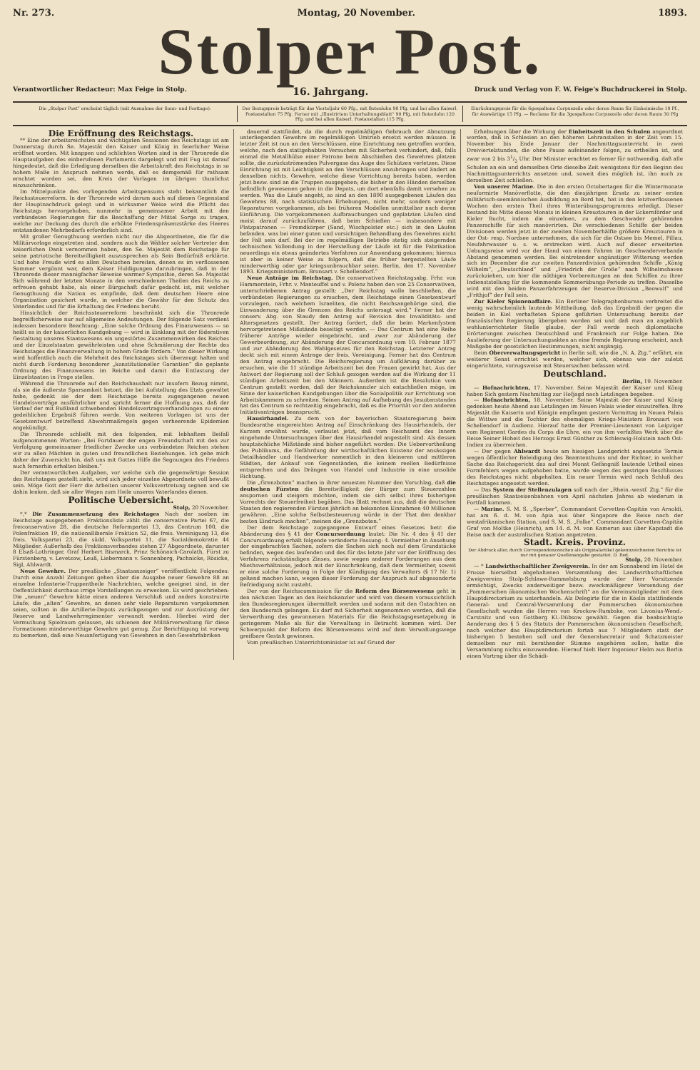Nr. 273. Montag, 20 November. 1893.
Stolper Post.
Verantwortlicher Redacteur: Max Feige in Stolp. 16. Jahrgang. Druck und Verlag von F. W. Feige's Buchdruckerei in Stolp.
Die „Stolper Post“ erscheint täglich (mit Ausnahme der Sonn- und Festtage).
Der Bezugspreis beträgt für das Vierteljahr 60 Pfg., mit Botenlohn 90 Pfg. und bei allen Kaiserl. Postanstalten 75 Pfg. Ferner mit „Illustrirtem Unterhaltungsblatt“ 90 Pfg, mit Botenlohn 120 Pfg. und bei allen Kaiserl. Postanstalten 115 Pfg.
Einrückungspreis für die 6gespaltene Corpuszeile oder deren Raum für Einheimische 10 Pf., für Auswärtige 15 Pfg. — Reclame für die 3gespaltene Corpuszeile oder deren Raum 30 Pfg
Die Eröffnung des Reichstags.
** Eine der arbeitsreichsten und wichtigsten Sessionen des Reichstags ist am Donnerstag durch Se. Majestät den Kaiser und König in feierlicher Weise eröffnet worden. Mit knappen und schlichten Worten sind in der Thronrede die Hauptaufgaben des einberufenen Parlaments dargelegt und mit Fug ist darauf hingedeutet, daß die Erledigung derselben die Arbeitskraft des Reichstags in so hohem Maße in Anspruch nehmen werde, daß es demgemäß für rathsam erachtet worden sei, den Kreis der Vorlagen im übrigen thunlichst einzuschränken.
Im Mittelpunkte des vorliegenden Arbeitspensums steht bekanntlich die Reichssteuerreform. In der Thronrede wird darum auch auf diesen Gegenstand der Hauptnachdruck gelegt und in wirksamer Weise wird die Pflicht des Reichstags hervorgehoben, nunmehr in gemeinsamer Arbeit mit den verbündeten Regierungen für die Beschaffung der Mittel Sorge zu tragen, welche zur Deckung des durch die erhöhte Friedenspräsenzstärke des Heeres entstandenen Mehrbedarfs erforderlich sind.
Mit großer Genugthuung werden nicht nur die Abgeordneten, die für die Militärvorlage eingetreten sind, sondern auch die Wähler solcher Vertreter den kaiserlichen Dank vernommen haben, den Se. Majestät dem Reichstage für seine patriotische Bereitwilligkeit auszusprechen als Sein Bedürfniß erklärte. Und hohe Freude wird es allen Deutschen bereiten, denen es im verflossenen Sommer vergönnt war, dem Kaiser Huldigungen darzubringen, daß in der Thronrede dieser mannigfacher Beweise warmer Sympathie, deren Se. Majestät Sich während der letzten Monate in den verschiedenen Theilen des Reichs zu erfreuen gehabt habe, als einer Bürgschaft dafür gedacht ist, mit welcher Genugthuung die Nation es empfinde, daß dem deutschen Heere eine Organisation gesichert wurde, in welcher die Gewähr für den Schutz des Vaterlandes und für die Erhaltung des Friedens beruht.
Hinsichtlich der Reichssteuerreform beschränkt sich die Thronrede begreiflicherweise nur auf allgemeine Andeutungen. Der folgende Satz verdient indessen besondere Beachtung: „Eine solche Ordnung des Finanzwesens — so heißt es in der kaiserlichen Kundgebung — wird in Einklang mit der föderativen Gestaltung unseres Staatswesens ein ungestörtes Zusammenwirken des Reiches und der Einzelstaaten gewährleisten und ohne Schmälerung der Rechte des Reichstages die Finanzverwaltung in hohem Grade fördern.“ Von dieser Wirkung wird hoffentlich auch die Mehrheit des Reichstages sich überzeugt halten und nicht durch Forderung besonderer „konstitutioneller Garantien“ die geplante Ordnung des Finanzwesens im Reiche und damit die Entlastung der Einzelstaaten in Frage stellen.
Während die Thronrede auf den Reichshaushalt nur insofern Bezug nimmt, als sie die äußerste Sparsamkeit betont, die bei Aufstellung des Etats gewaltet habe, gedenkt sie der dem Reichstage bereits zugegangenen neuen Handelsverträge ausführlicher und spricht ferner die Hoffnung aus, daß der Verlauf der mit Rußland schwebenden Handelsvertragsverhandlungen zu einem gedeihlichen Ergebniß führen werde. Von weiteren Vorlagen ist uns der Gesetzentwurf betreffend Abwehrmaßregeln gegen verheerende Epidemien angekündigt.
Die Thronrede schließt mit den folgenden, mit lebhaftem Beifall aufgenommenen Worten: „Bei Fortdauer der engen Freundschaft mit den zur Verfolgung gemeinsamer friedlicher Zwecke uns verbündeten Reichen stehen wir zu allen Mächten in guten und freundlichen Beziehungen. Ich gebe mich daher der Zuversicht hin, daß uns mit Gottes Hilfe die Segnungen des Friedens auch fernerhin erhalten bleiben.“
Der verantwortlichen Aufgaben, vor welche sich die gegenwärtige Session des Reichstages gestellt sieht, wird sich jeder einzelne Abgeordnete voll bewußt sein. Möge Gott der Herr die Arbeiten unserer Volksvertretung segnen und sie dahin lenken, daß sie aller Wegen zum Heile unseres Vaterlandes dienen.
Politische Uebersicht.
Stolp, 20 November.
*,* Die Zusammensetzung des Reichstages Nach der soeben im Reichstage ausgegebenen Fraktionsliste zählt die conservative Partei 67, die freiconservative 28, die deutsche Reformpartei 13, das Centrum 100, die Polenfraktion 19, die nationalliberale Fraktion 52, die freis. Vereinigung 13, die freis. Volkspartei 23, die südd. Volkspartei 11, die Socialdemokratie 44 Mitglieder. Außerhalb des Fraktionsverbandes stehen 27 Abgeordnete, darunter 8 Elsaß-Lothringer, Graf Herbert Bismarck, Prinz Schönaich-Carolath, Fürst zu Fürstenberg, v. Levetzow, Leuß, Liebermann v. Sonnenberg, Pachnicke, Rösicke, Sigl, Ahlwardt.
Neue Gewehre. Der preußische „Staatsanzeiger“ veröffentlicht Folgendes: Durch eine Anzahl Zeitungen gehen über die Ausgabe neuer Gewehre 88 an einzelne Infanterie-Truppentheile Nachrichten, welche geeignet sind, in der Oeffentlichkeit durchaus irrige Vorstellungen zu erwecken. Es wird geschrieben: Die „neuen“ Gewehre hätte einen anderen Verschluß und anders konstruirte Läufe; die „alten“ Gewehre, an denen sehr viele Reparaturen vorgekommen seien, sollten in die Artillerie-Depots zurückgezogen und zur Ausrüstung der Reserve und Landwehrregimenter verwandt werden. Hierbei wird der Vermuthung Spielraum gelassen, als schienen der Militärverwaltung für diese Formationen minderwerthige Gewehre gut genug. Zur Berichtigung ist vorweg zu bemerken, daß eine Neuanfertigung von Gewehren in den Gewehrfabriken
dauernd stattfindet, da die durch regelmäßigen Gebrauch der Abnutzung unterliegenden Gewehre im regelmäßigen Umtrieb ersetzt werden müssen. In letzter Zeit ist nun an den Verschlüssen, eine Einrichtung neu getroffen worden, welche, nach den stattgehabten Versuchen mit Sicherheit verhindert, daß, falls einmal die Metallhülse einer Patrone beim Abschießen des Gewehres platzen sollte, die zurückströmenden Pulvergase das Auge des Schützen verletzen. Diese Einrichtung ist mit Leichtigkeit an den Verschlüssen anzubringen und ändert an denselben nichts. Gewehre, welche diese Vorrichtung bereits haben, werden jetzt bezw. sind an die Truppen ausgegeben; die bisher in den Händen derselben befindlich gewesenen gehen in die Depots, um dort ebenfalls damit versehen zu werden. Was die Läufe angeht, so sind an den 1890 ausgegebenen Läufen des Gewehres 88, nach statistischen Erhebungen, nicht mehr, sondern weniger Reparaturen vorgekommen, als bei früheren Modellen unmittelbar nach deren Einführung. Die vorgekommenen Aufbrauchungen und geplatzten Läufen sind meist darauf zurückzuführen, daß beim Schießen — insbesondere mit Platzpatronen — Fremdkörper (Sand, Wischpolster etc.) sich in den Läufen befanden. was bei einer guten und vorsichtigen Behandlung des Gewehres nicht der Fall sein darf. Bei der im regelmäßigen Betriebe stetig sich steigernden technischen Vollendung in der Herstellung der Läufe ist für die Fabrikation neuerdings ein etwas geändertes Verfahren zur Anwendung gekommen; hieraus ist aber in keiner Weise zu folgern, daß die früher hergestellten Läufe minderwerthig oder gar kriegsunbrauchbar seien. Berlin, den 17. November 1893. Kriegsministerium. Bronsart v. Schellendorf.“
Neue Anträge im Reichstag. Die conservativen Reichstagsabg. Frhr. von Hammerstein, Frhr. v. Manteuffel und v. Polenz haben den von 25 Conservativen, unterschriebenen Antrag gestellt: „Der Reichstag wolle beschließen, die verbündeten Regierungen zu ersuchen, dem Reichstage einen Gesetzentwurf vorzulegen, nach welchem Israeliten, die nicht Reichsangehörige sind, die Einwanderung über die Grenzen des Reichs untersagt wird.“ Ferner hat der conserv. Abg. von Staudy den Antrag auf Revision des Invaliditäts- und Altersgesetzes gestellt. Der Antrag fordert, daß die beim Markenſystem hervorgetretenen Mißstände beseitigt werden. — Das Centrum hat eine Reihe früherer Anträge wieder eingebracht, und zwar zur Abänderung der Gewerbeordnung, zur Abänderung der Concursordnung vom 10. Februar 1877 und zur Abänderung des Wahlgesetzes für den Reichstag. Letzterer Antrag deckt sich mit einem Antrage der freis. Vereinigung. Ferner hat das Centrum den Antrag eingebracht. Die Reichsregierung um Aufklärung darüber zu ersuchen, wie die 11 stündige Arbeitszeit bei den Frauen gewirkt hat. Aus der Antwort der Regierung soll der Schluß gezogen werden auf die Wirkung der 11 stündigen Arbeitszeit bei den Männern. Außerdem ist die Resolution vom Centrum gestellt worden, daß der Reichskanzler sich entschließen möge, im Sinne der kaiserlichen Kundgebungen über die Socialpolitik zur Errichtung von Arbeitskammern zu schreiten. Seinen Antrag auf Aufhebung des Jesuitenstandes hat das Centrum so rechtzeitig eingebracht, daß es die Priorität vor den anderen Initiativanträgen beansprucht.
Hausirhandel. Zu dem von der bayerischen Staatsregierung beim Bundesrathe eingereichten Antrag auf Einschränkung des Hausirhandels, der Kurzem erwähnt wurde, verlautet jetzt, daß vom Reichsamt des Innern eingehende Untersuchungen über den Hausirhandel angestellt sind. Als dessen hauptsächliche Mißstände sind bisher angeführt worden: Die Uebervortheilung des Publikums, die Gefährdung der wirthschaftlichen Existenz der ansässigen Detailhändler und Handwerker namentlich in den kleineren und mittleren Städten, der Ankauf von Gegenständen, die keinem reellen Bedürfnisse entsprechen und das Drängen von Handel und Industrie in eine unsolide Richtung.
Die „Grenzboten“ machen in ihrer neuesten Nummer den Vorschlag, daß die deutschen Fürsten die Bereitwilligkeit der Bürger zum Steuerzahlen anspornen und steigern möchten, indem sie sich selbst ihres bisherigen Vorrechts der Steuerfreiheit begäben. Das Blatt rechnet aus, daß die deutschen Staaten den regierenden Fürsten jährlich an bekannten Einnahmen 40 Millionen gewähren. „Eine solche Selbstbesteuerung würde in der That den denkbar besten Eindruck machen“, meinen die „Grenzboten.“
Der dem Reichstage zugegangene Entwurf eines Gesetzes betr. die Abänderung des § 41 der Concursordnung lautet: Die Nr. 4 des § 41 der Concursordnung erhält folgende veränderte Fassung: 4. Vermiether in Ansehung der eingebrachten Sachen, sofern die Sachen sich noch auf dem Grundstücke befinden, wegen des laufenden und des für das letzte Jahr vor der Eröffnung des Verfahrens rückständigen Zinses, sowie wegen anderer Forderungen aus dem Miethsverhältnisse, jedoch mit der Einschränkung, daß dem Vermiether, soweit er eine solche Forderung in Folge der Kündigung des Verwalters (§ 17 Nr. 1) geltend machen kann, wegen dieser Forderung der Anspruch auf abgesonderte Befriedigung nicht zusteht.
Der von der Reichscommission für die Reform des Börsenwesens geht in den nächsten Tagen an den Reichskanzler und wird von diesem voraussichtlich den Bundesregierungen übermittelt werden und sodann mit den Gutachten an den Bundesrath gelangen. Es darf mit Sicherheit angenommen werden, daß die Verwerthung des gewonnenen Materials für die Reichstagsgesetzgebung in geringerem Maße als für die Verwaltung in Betracht kommen wird. Der Schwerpunkt der Reform des Börsenwesens wird auf dem Verwaltungswege greifbare Gestalt gewinnen.
Vom preußischen Unterrichtsminister ist auf Grund der
Erhebungen über die Wirkung der Einheitszeit in den Schulen angeordnet worden, daß in Schlesien an den höheren Lehranstalten in der Zeit vom 15. November bis Ende Januar der Nachmittagsunterricht in zwei Dreiviertelstunden, die ohne Pause aufeinander folgen, zu ertheilen ist, und zwar von 2 bis 31/2 Uhr. Der Minister erachtet es ferner für nothwendig, daß alle Schulen an ein und demselben Orte dieselbe Zeit wenigstens für den Beginn des Nachmittagsunterrichts ansetzen und, soweit dies möglich ist, ihn auch zu derselben Zeit schließen.
Von unserer Marine. Die in den ersten Octobertagen für die Wintermonate neuformirte Manöverflotte, die den diesjährigen Ersatz zu seiner ersten militärisch-seemännischen Ausbildung an Bord hat, hat in den letztverflossenen Wochen den ersten Theil ihres Winterübungsprogramms erledigt. Dieser bestand bis Mitte dieses Monats in kleinen Kreuztouren in der Eckernförder und Kieler Bucht, indem die einzelnen, zu dem Geschwader gehörenden Panzerschiffe für sich manövrirten. Die verschiedenen Schiffe der beiden Divisionen werden jetzt in der zweiten Novemberhälfte größere Kreuztouren in der Ost- resp. Nordsee unternehmen, die sich für die Ostsee bis Memel, Pillau, Neufahrwasser u. s. w. erstrecken wird. Auch auf dieser erweiterten Uebungsreise wird vor der Hand von einem Fahren im Geschwaderverbande Abstand genommen werden. Bei eintretender ungünstiger Witterung werden sich im December die zur zweiten Panzerdivision gehörenden Schiffe „König Wilhelm“, „Deutschland“ und „Friedrich der Große“ nach Wilhelmshaven zurückziehen, um hier die nöthigen Vorbereitungen an den Schiffen zu ihrer Indienststellung für die kommende Sommerübungs-Periode zu treffen. Dasselbe wird mit den beiden Panzerfahrzeugen der Reserve-Division „Beowulf“ und „Frithjof“ der Fall sein.
Zur Kieler Spionenaffaire. Ein Berliner Telegraphenbureau verbreitet die wenig wahrscheinlich lautende Mittheilung, daß das Ergebniß der gegen die beiden in Kiel verhafteten Spione geführten Untersuchung bereits der französischen Regierung übergeben worden sei und daß man an angeblich wohlunterrichteter Stelle glaube, der Fall werde noch diplomatische Erörterungen zwischen Deutschland und Frankreich zur Folge haben. Die Auslieferung der Untersuchungsakten an eine fremde Regierung erscheint, nach Maßgabe der gesetzlichen Bestimmungen, nicht angängig.
Beim Oberverwaltungsgericht in Berlin soll, wie die „N. A. Ztg.“ erfährt, ein weiterer Senat errichtet werden, welcher sich, ebenso wie der zuletzt eingerichtete, vorzugsweise mit Steuersachen befassen wird.
Deutschland.
Berlin, 19. November.
— Hofnachrichten, 17. November. Seine Majestät der Kaiser und König haben Sich gestern Nachmittag zur Hofjagd nach Letzlingen begeben.
— Hofnachrichten, 18. November. Seine Majestät der Kaiser und König gedenken heute Abend aus Letzlingen im Neuen Palais wieder einzutreffen. Ihre Majestät die Kaiserin und Königin empfingen gestern Vormittag im Neuen Palais die Wittwe und die Tochter des ehemaligen Kriegs-Ministers Bronsart von Schellendorf in Audienz. Hierauf hatte der Premier-Lieutenant von Leipziger vom Regiment Gardes du Corps die Ehre, ein von ihm verfaßtes Werk über die Reise Seiner Hoheit des Herzogs Ernst Günther zu Schleswig-Holstein nach Ost-Indien zu überreichen.
— Der gegen Ahlwardt heute am hiesigen Landgericht angesetzte Termin wegen öffentlicher Beleidigung des Beamtenthums und der Richter, in welcher Sache das Reichsgericht das auf drei Monat Gefängniß lautende Urtheil eines Formfehlers wegen aufgehoben hatte, wurde wegen des gestrigen Beschlusses des Reichstages nicht abgehalten. Ein neuer Termin wird nach Schluß des Reichstages angesetzt werden.
— Das System der Stellenzulagen soll nach der „Rhein.-westf. Ztg.“ für die preußischen Staatseisenbahnen vom April nächsten Jahres ab wiederum in Fortfall kommen.
— Marine. S. M. S. „Sperber“, Commandant Corvetten-Capitän von Arnoldi, hat am 6. d. M. von Apia aus über Singapore die Reise nach der westafrikanischen Station, und S. M. S. „Falke“, Commandant Corvetten-Capitän Graf von Moltke (Heinrich), am 14. d. M. von Kamerun aus über Kapstadt die Reise nach der australischen Station angetreten.
Stadt. Kreis. Provinz.
Der Abdruck aller, durch Correspondenzzeichen als Originalartikel gekennzeichneten Berichte ist nur mit genauer Quellenangabe gestattet. D. Red.
Stolp, 20. November.
— * Landwirthschaftlicher Zweigverein. In der am Sonnabend im Hotel de Prusse hierselbst abgehaltenen Versammlung des Landwirthschaftlichen Zweigvereins Stolp-Schlawe-Rummelsburg wurde der Herr Vorsitzende ermächtigt, Zwecks anderweitiger bezw. zweckmäßigerer Versendung der „Pommerschen ökonomischen Wochenschrift“ an die Vereinsmitglieder mit dem Hauptdirectorium zu unterhandeln. Als Delegirte für die in Köslin stattfindende General- und Central-Versammlung der Pommerschen ökonomischen Gesellschaft wurden die Herren von Krockow-Rumbske, von Livonius-Wend.-Carstnitz und von Gottberg Kl.-Dübsow gewählt. Gegen die beabsichtigte Aenderung des § 5 des Statuts der Pommerschen ökonomischen Gesellschaft, nach welcher das Hauptdirectorium fortab aus 7 Mitgliedern statt der bisherigen 5 bestehen soll und der Generalsecretair und Schatzmeister demselben nur mit berathender Stimme angehören sollen, hatte die Versammlung nichts einzuwenden. Hierauf hielt Herr Ingenieur Helm aus Berlin einen Vortrag über die Schädi-